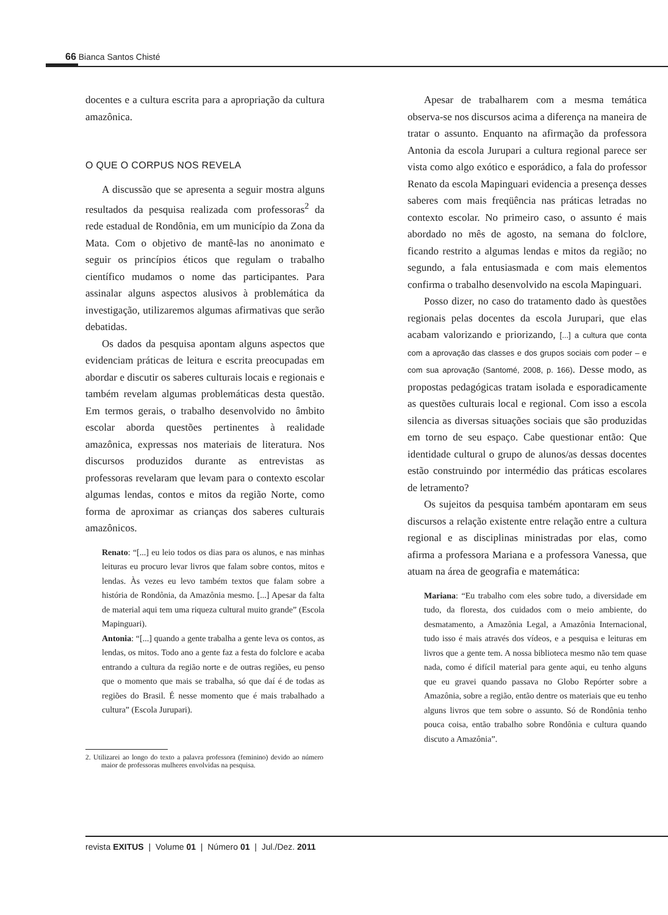66 Bianca Santos Chisté
docentes e a cultura escrita para a apropriação da cultura amazônica.
O QUE O CORPUS NOS REVELA
A discussão que se apresenta a seguir mostra alguns resultados da pesquisa realizada com professoras<sup>2</sup> da rede estadual de Rondônia, em um município da Zona da Mata. Com o objetivo de mantê-las no anonimato e seguir os princípios éticos que regulam o trabalho científico mudamos o nome das participantes. Para assinalar alguns aspectos alusivos à problemática da investigação, utilizaremos algumas afirmativas que serão debatidas.
Os dados da pesquisa apontam alguns aspectos que evidenciam práticas de leitura e escrita preocupadas em abordar e discutir os saberes culturais locais e regionais e também revelam algumas problemáticas desta questão. Em termos gerais, o trabalho desenvolvido no âmbito escolar aborda questões pertinentes à realidade amazônica, expressas nos materiais de literatura. Nos discursos produzidos durante as entrevistas as professoras revelaram que levam para o contexto escolar algumas lendas, contos e mitos da região Norte, como forma de aproximar as crianças dos saberes culturais amazônicos.
Renato: “[...] eu leio todos os dias para os alunos, e nas minhas leituras eu procuro levar livros que falam sobre contos, mitos e lendas. Às vezes eu levo também textos que falam sobre a história de Rondônia, da Amazônia mesmo. [...] Apesar da falta de material aqui tem uma riqueza cultural muito grande” (Escola Mapinguari).
Antonia: “[...] quando a gente trabalha a gente leva os contos, as lendas, os mitos. Todo ano a gente faz a festa do folclore e acaba entrando a cultura da região norte e de outras regiões, eu penso que o momento que mais se trabalha, só que daí é de todas as regiões do Brasil. É nesse momento que é mais trabalhado a cultura” (Escola Jurupari).
2. Utilizarei ao longo do texto a palavra professora (feminino) devido ao número maior de professoras mulheres envolvidas na pesquisa.
Apesar de trabalharem com a mesma temática observa-se nos discursos acima a diferença na maneira de tratar o assunto. Enquanto na afirmação da professora Antonia da escola Jurupari a cultura regional parece ser vista como algo exótico e esporádico, a fala do professor Renato da escola Mapinguari evidencia a presença desses saberes com mais freqüência nas práticas letradas no contexto escolar. No primeiro caso, o assunto é mais abordado no mês de agosto, na semana do folclore, ficando restrito a algumas lendas e mitos da região; no segundo, a fala entusiasmada e com mais elementos confirma o trabalho desenvolvido na escola Mapinguari.
Posso dizer, no caso do tratamento dado às questões regionais pelas docentes da escola Jurupari, que elas acabam valorizando e priorizando, [...] a cultura que conta com a aprovação das classes e dos grupos sociais com poder – e com sua aprovação (Santomé, 2008, p. 166). Desse modo, as propostas pedagógicas tratam isolada e esporadicamente as questões culturais local e regional. Com isso a escola silencia as diversas situações sociais que são produzidas em torno de seu espaço. Cabe questionar então: Que identidade cultural o grupo de alunos/as dessas docentes estão construindo por intermédio das práticas escolares de letramento?
Os sujeitos da pesquisa também apontaram em seus discursos a relação existente entre relação entre a cultura regional e as disciplinas ministradas por elas, como afirma a professora Mariana e a professora Vanessa, que atuam na área de geografia e matemática:
Mariana: “Eu trabalho com eles sobre tudo, a diversidade em tudo, da floresta, dos cuidados com o meio ambiente, do desmatamento, a Amazônia Legal, a Amazônia Internacional, tudo isso é mais através dos vídeos, e a pesquisa e leituras em livros que a gente tem. A nossa biblioteca mesmo não tem quase nada, como é difícil material para gente aqui, eu tenho alguns que eu gravei quando passava no Globo Repórter sobre a Amazônia, sobre a região, então dentre os materiais que eu tenho alguns livros que tem sobre o assunto. Só de Rondônia tenho pouca coisa, então trabalho sobre Rondônia e cultura quando discuto a Amazônia”.
revista EXITUS | Volume 01 | Número 01 | Jul./Dez. 2011